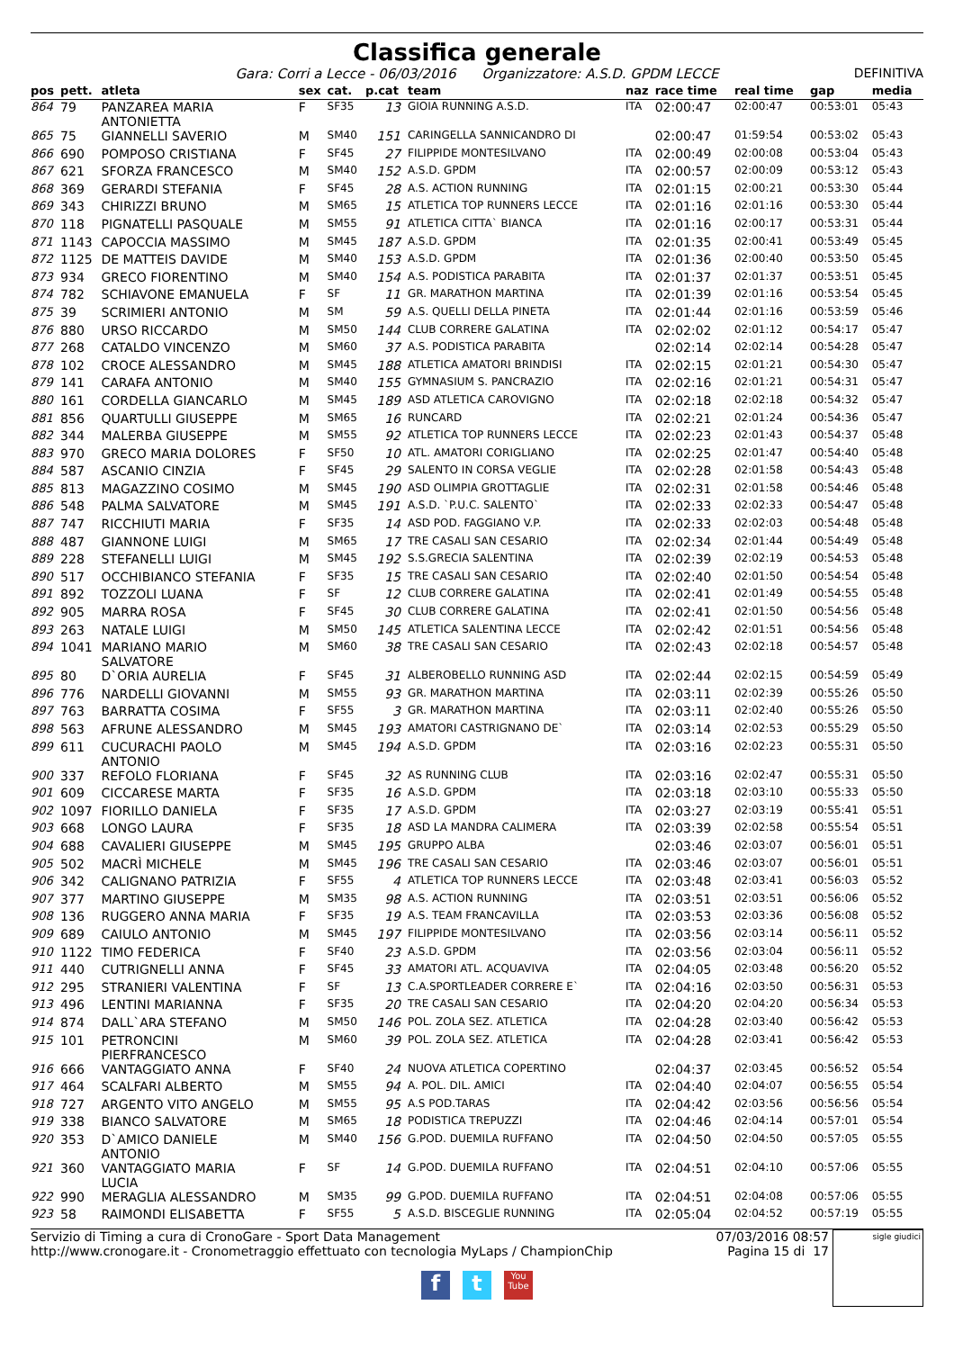Classifica generale
Gara: Corri a Lecce - 06/03/2016 Organizzatore: A.S.D. GPDM LECCE DEFINITIVA
| pos | pett. | atleta | sex | cat. | p.cat | team | naz | race time | real time | gap | media |
| --- | --- | --- | --- | --- | --- | --- | --- | --- | --- | --- | --- |
| 864 | 79 | PANZAREA MARIA ANTONIETTA | F | SF35 | 13 | GIOIA RUNNING A.S.D. | ITA | 02:00:47 | 02:00:47 | 00:53:01 | 05:43 |
| 865 | 75 | GIANNELLI SAVERIO | M | SM40 | 151 | CARINGELLA SANNICANDRO DI | | 02:00:47 | 01:59:54 | 00:53:02 | 05:43 |
| 866 | 690 | POMPOSO CRISTIANA | F | SF45 | 27 | FILIPPIDE MONTESILVANO | ITA | 02:00:49 | 02:00:08 | 00:53:04 | 05:43 |
| 867 | 621 | SFORZA FRANCESCO | M | SM40 | 152 | A.S.D. GPDM | ITA | 02:00:57 | 02:00:09 | 00:53:12 | 05:43 |
| 868 | 369 | GERARDI STEFANIA | F | SF45 | 28 | A.S. ACTION RUNNING | ITA | 02:01:15 | 02:00:21 | 00:53:30 | 05:44 |
| 869 | 343 | CHIRIZZI BRUNO | M | SM65 | 15 | ATLETICA TOP RUNNERS LECCE | ITA | 02:01:16 | 02:01:16 | 00:53:30 | 05:44 |
| 870 | 118 | PIGNATELLI PASQUALE | M | SM55 | 91 | ATLETICA CITTA` BIANCA | ITA | 02:01:16 | 02:00:17 | 00:53:31 | 05:44 |
| 871 | 1143 | CAPOCCIA MASSIMO | M | SM45 | 187 | A.S.D. GPDM | ITA | 02:01:35 | 02:00:41 | 00:53:49 | 05:45 |
| 872 | 1125 | DE MATTEIS DAVIDE | M | SM40 | 153 | A.S.D. GPDM | ITA | 02:01:36 | 02:00:40 | 00:53:50 | 05:45 |
| 873 | 934 | GRECO FIORENTINO | M | SM40 | 154 | A.S. PODISTICA PARABITA | ITA | 02:01:37 | 02:01:37 | 00:53:51 | 05:45 |
| 874 | 782 | SCHIAVONE EMANUELA | F | SF | 11 | GR. MARATHON MARTINA | ITA | 02:01:39 | 02:01:16 | 00:53:54 | 05:45 |
| 875 | 39 | SCRIMIERI ANTONIO | M | SM | 59 | A.S. QUELLI DELLA PINETA | ITA | 02:01:44 | 02:01:16 | 00:53:59 | 05:46 |
| 876 | 880 | URSO RICCARDO | M | SM50 | 144 | CLUB CORRERE GALATINA | ITA | 02:02:02 | 02:01:12 | 00:54:17 | 05:47 |
| 877 | 268 | CATALDO VINCENZO | M | SM60 | 37 | A.S. PODISTICA PARABITA | | 02:02:14 | 02:02:14 | 00:54:28 | 05:47 |
| 878 | 102 | CROCE ALESSANDRO | M | SM45 | 188 | ATLETICA AMATORI BRINDISI | ITA | 02:02:15 | 02:01:21 | 00:54:30 | 05:47 |
| 879 | 141 | CARAFA ANTONIO | M | SM40 | 155 | GYMNASIUM S. PANCRAZIO | ITA | 02:02:16 | 02:01:21 | 00:54:31 | 05:47 |
| 880 | 161 | CORDELLA GIANCARLO | M | SM45 | 189 | ASD ATLETICA CAROVIGNO | ITA | 02:02:18 | 02:02:18 | 00:54:32 | 05:47 |
| 881 | 856 | QUARTULLI GIUSEPPE | M | SM65 | 16 | RUNCARD | ITA | 02:02:21 | 02:01:24 | 00:54:36 | 05:47 |
| 882 | 344 | MALERBA GIUSEPPE | M | SM55 | 92 | ATLETICA TOP RUNNERS LECCE | ITA | 02:02:23 | 02:01:43 | 00:54:37 | 05:48 |
| 883 | 970 | GRECO MARIA DOLORES | F | SF50 | 10 | ATL. AMATORI CORIGLIANO | ITA | 02:02:25 | 02:01:47 | 00:54:40 | 05:48 |
| 884 | 587 | ASCANIO CINZIA | F | SF45 | 29 | SALENTO IN CORSA VEGLIE | ITA | 02:02:28 | 02:01:58 | 00:54:43 | 05:48 |
| 885 | 813 | MAGAZZINO COSIMO | M | SM45 | 190 | ASD OLIMPIA GROTTAGLIE | ITA | 02:02:31 | 02:01:58 | 00:54:46 | 05:48 |
| 886 | 548 | PALMA SALVATORE | M | SM45 | 191 | A.S.D. `P.U.C. SALENTO` | ITA | 02:02:33 | 02:02:33 | 00:54:47 | 05:48 |
| 887 | 747 | RICCHIUTI MARIA | F | SF35 | 14 | ASD POD. FAGGIANO V.P. | ITA | 02:02:33 | 02:02:03 | 00:54:48 | 05:48 |
| 888 | 487 | GIANNONE LUIGI | M | SM65 | 17 | TRE CASALI SAN CESARIO | ITA | 02:02:34 | 02:01:44 | 00:54:49 | 05:48 |
| 889 | 228 | STEFANELLI LUIGI | M | SM45 | 192 | S.S.GRECIA SALENTINA | ITA | 02:02:39 | 02:02:19 | 00:54:53 | 05:48 |
| 890 | 517 | OCCHIBIANCO STEFANIA | F | SF35 | 15 | TRE CASALI SAN CESARIO | ITA | 02:02:40 | 02:01:50 | 00:54:54 | 05:48 |
| 891 | 892 | TOZZOLI LUANA | F | SF | 12 | CLUB CORRERE GALATINA | ITA | 02:02:41 | 02:01:49 | 00:54:55 | 05:48 |
| 892 | 905 | MARRA ROSA | F | SF45 | 30 | CLUB CORRERE GALATINA | ITA | 02:02:41 | 02:01:50 | 00:54:56 | 05:48 |
| 893 | 263 | NATALE LUIGI | M | SM50 | 145 | ATLETICA SALENTINA LECCE | ITA | 02:02:42 | 02:01:51 | 00:54:56 | 05:48 |
| 894 | 1041 | MARIANO MARIO SALVATORE | M | SM60 | 38 | TRE CASALI SAN CESARIO | ITA | 02:02:43 | 02:02:18 | 00:54:57 | 05:48 |
| 895 | 80 | D`ORIA AURELIA | F | SF45 | 31 | ALBEROBELLO RUNNING ASD | ITA | 02:02:44 | 02:02:15 | 00:54:59 | 05:49 |
| 896 | 776 | NARDELLI GIOVANNI | M | SM55 | 93 | GR. MARATHON MARTINA | ITA | 02:03:11 | 02:02:39 | 00:55:26 | 05:50 |
| 897 | 763 | BARRATTA COSIMA | F | SF55 | 3 | GR. MARATHON MARTINA | ITA | 02:03:11 | 02:02:40 | 00:55:26 | 05:50 |
| 898 | 563 | AFRUNE ALESSANDRO | M | SM45 | 193 | AMATORI CASTRIGNANO DE` | ITA | 02:03:14 | 02:02:53 | 00:55:29 | 05:50 |
| 899 | 611 | CUCURACHI PAOLO ANTONIO | M | SM45 | 194 | A.S.D. GPDM | ITA | 02:03:16 | 02:02:23 | 00:55:31 | 05:50 |
| 900 | 337 | REFOLO FLORIANA | F | SF45 | 32 | AS RUNNING CLUB | ITA | 02:03:16 | 02:02:47 | 00:55:31 | 05:50 |
| 901 | 609 | CICCARESE MARTA | F | SF35 | 16 | A.S.D. GPDM | ITA | 02:03:18 | 02:03:10 | 00:55:33 | 05:50 |
| 902 | 1097 | FIORILLO DANIELA | F | SF35 | 17 | A.S.D. GPDM | ITA | 02:03:27 | 02:03:19 | 00:55:41 | 05:51 |
| 903 | 668 | LONGO LAURA | F | SF35 | 18 | ASD LA MANDRA CALIMERA | ITA | 02:03:39 | 02:02:58 | 00:55:54 | 05:51 |
| 904 | 688 | CAVALIERI GIUSEPPE | M | SM45 | 195 | GRUPPO ALBA | | 02:03:46 | 02:03:07 | 00:56:01 | 05:51 |
| 905 | 502 | MACRÌ MICHELE | M | SM45 | 196 | TRE CASALI SAN CESARIO | ITA | 02:03:46 | 02:03:07 | 00:56:01 | 05:51 |
| 906 | 342 | CALIGNANO PATRIZIA | F | SF55 | 4 | ATLETICA TOP RUNNERS LECCE | ITA | 02:03:48 | 02:03:41 | 00:56:03 | 05:52 |
| 907 | 377 | MARTINO GIUSEPPE | M | SM35 | 98 | A.S. ACTION RUNNING | ITA | 02:03:51 | 02:03:51 | 00:56:06 | 05:52 |
| 908 | 136 | RUGGERO ANNA MARIA | F | SF35 | 19 | A.S. TEAM FRANCAVILLA | ITA | 02:03:53 | 02:03:36 | 00:56:08 | 05:52 |
| 909 | 689 | CAIULO ANTONIO | M | SM45 | 197 | FILIPPIDE MONTESILVANO | ITA | 02:03:56 | 02:03:14 | 00:56:11 | 05:52 |
| 910 | 1122 | TIMO FEDERICA | F | SF40 | 23 | A.S.D. GPDM | ITA | 02:03:56 | 02:03:04 | 00:56:11 | 05:52 |
| 911 | 440 | CUTRIGNELLI ANNA | F | SF45 | 33 | AMATORI ATL. ACQUAVIVA | ITA | 02:04:05 | 02:03:48 | 00:56:20 | 05:52 |
| 912 | 295 | STRANIERI VALENTINA | F | SF | 13 | C.A.SPORTLEADER CORRERE E` | ITA | 02:04:16 | 02:03:50 | 00:56:31 | 05:53 |
| 913 | 496 | LENTINI MARIANNA | F | SF35 | 20 | TRE CASALI SAN CESARIO | ITA | 02:04:20 | 02:04:20 | 00:56:34 | 05:53 |
| 914 | 874 | DALL`ARA STEFANO | M | SM50 | 146 | POL. ZOLA SEZ. ATLETICA | ITA | 02:04:28 | 02:03:40 | 00:56:42 | 05:53 |
| 915 | 101 | PETRONCINI PIERFRANCESCO | M | SM60 | 39 | POL. ZOLA SEZ. ATLETICA | ITA | 02:04:28 | 02:03:41 | 00:56:42 | 05:53 |
| 916 | 666 | VANTAGGIATO ANNA | F | SF40 | 24 | NUOVA ATLETICA COPERTINO | | 02:04:37 | 02:03:45 | 00:56:52 | 05:54 |
| 917 | 464 | SCALFARI ALBERTO | M | SM55 | 94 | A. POL. DIL. AMICI | ITA | 02:04:40 | 02:04:07 | 00:56:55 | 05:54 |
| 918 | 727 | ARGENTO VITO ANGELO | M | SM55 | 95 | A.S POD.TARAS | ITA | 02:04:42 | 02:03:56 | 00:56:56 | 05:54 |
| 919 | 338 | BIANCO SALVATORE | M | SM65 | 18 | PODISTICA TREPUZZI | ITA | 02:04:46 | 02:04:14 | 00:57:01 | 05:54 |
| 920 | 353 | D`AMICO DANIELE ANTONIO | M | SM40 | 156 | G.POD. DUEMILA RUFFANO | ITA | 02:04:50 | 02:04:50 | 00:57:05 | 05:55 |
| 921 | 360 | VANTAGGIATO MARIA LUCIA | F | SF | 14 | G.POD. DUEMILA RUFFANO | ITA | 02:04:51 | 02:04:10 | 00:57:06 | 05:55 |
| 922 | 990 | MERAGLIA ALESSANDRO | M | SM35 | 99 | G.POD. DUEMILA RUFFANO | ITA | 02:04:51 | 02:04:08 | 00:57:06 | 05:55 |
| 923 | 58 | RAIMONDI ELISABETTA | F | SF55 | 5 | A.S.D. BISCEGLIE RUNNING | ITA | 02:05:04 | 02:04:52 | 00:57:19 | 05:55 |
Servizio di Timing a cura di CronoGare - Sport Data Management
http://www.cronogare.it - Cronometraggio effettuato con tecnologia MyLaps / ChampionChip
07/03/2016 08:57
Pagina 15 di 17
sigle giudici
f t
You
Tube